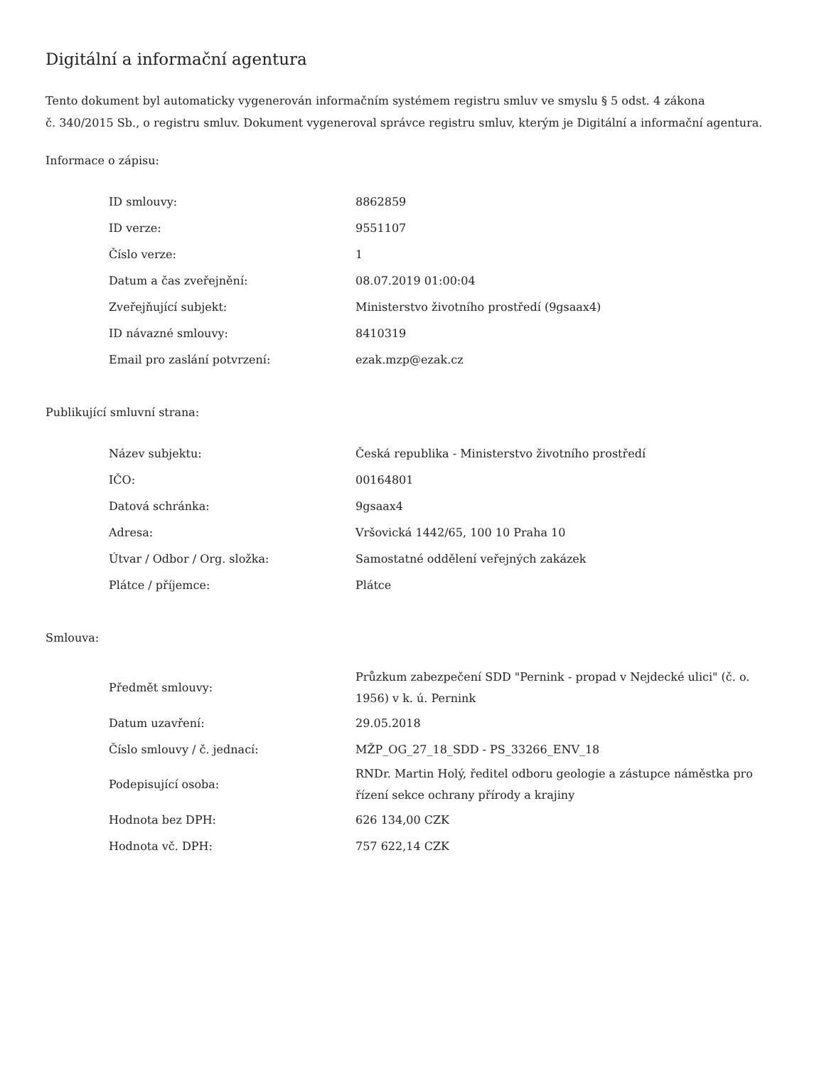Digitální a informační agentura
Tento dokument byl automaticky vygenerován informačním systémem registru smluv ve smyslu § 5 odst. 4 zákona
č. 340/2015 Sb., o registru smluv. Dokument vygeneroval správce registru smluv, kterým je Digitální a informační agentura.
Informace o zápisu:
| ID smlouvy: | 8862859 |
| ID verze: | 9551107 |
| Číslo verze: | 1 |
| Datum a čas zveřejnění: | 08.07.2019 01:00:04 |
| Zveřejňující subjekt: | Ministerstvo životního prostředí (9gsaax4) |
| ID návazné smlouvy: | 8410319 |
| Email pro zaslání potvrzení: | ezak.mzp@ezak.cz |
Publikující smluvní strana:
| Název subjektu: | Česká republika - Ministerstvo životního prostředí |
| IČO: | 00164801 |
| Datová schránka: | 9gsaax4 |
| Adresa: | Vršovická 1442/65, 100 10 Praha 10 |
| Útvar / Odbor / Org. složka: | Samostatné oddělení veřejných zakázek |
| Plátce / příjemce: | Plátce |
Smlouva:
| Předmět smlouvy: | Průzkum zabezpečení SDD "Pernink - propad v Nejdecké ulici" (č. o. 1956) v k. ú. Pernink |
| Datum uzavření: | 29.05.2018 |
| Číslo smlouvy / č. jednací: | MŽP_OG_27_18_SDD - PS_33266_ENV_18 |
| Podepisující osoba: | RNDr. Martin Holý, ředitel odboru geologie a zástupce náměstka pro řízení sekce ochrany přírody a krajiny |
| Hodnota bez DPH: | 626 134,00 CZK |
| Hodnota vč. DPH: | 757 622,14 CZK |